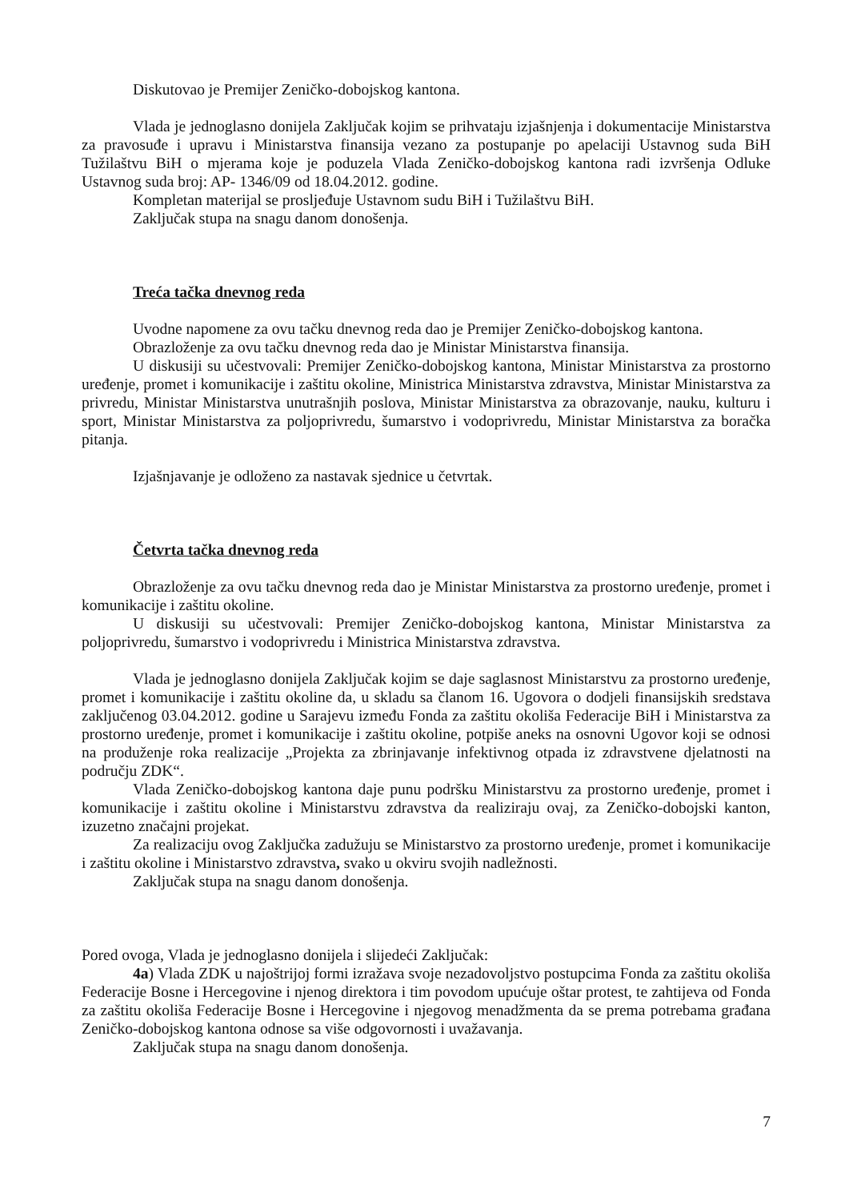Diskutovao je Premijer Zeničko-dobojskog kantona.
Vlada je jednoglasno donijela Zaključak kojim se prihvataju izjašnjenja i dokumentacije Ministarstva za pravosuđe i upravu i Ministarstva finansija vezano za postupanje po apelaciji Ustavnog suda BiH Tužilaštvu BiH o mjerama koje je poduzela Vlada Zeničko-dobojskog kantona radi izvršenja Odluke Ustavnog suda broj: AP- 1346/09 od 18.04.2012. godine.
Kompletan materijal se prosljeđuje Ustavnom sudu BiH i Tužilaštvu BiH.
Zaključak stupa na snagu danom donošenja.
Treća tačka dnevnog reda
Uvodne napomene za ovu tačku dnevnog reda dao je Premijer Zeničko-dobojskog kantona.
Obrazloženje za ovu tačku dnevnog reda dao je Ministar Ministarstva finansija.
U diskusiji su učestvovali: Premijer Zeničko-dobojskog kantona, Ministar Ministarstva za prostorno uređenje, promet i komunikacije i zaštitu okoline, Ministrica Ministarstva zdravstva, Ministar Ministarstva za privredu, Ministar Ministarstva unutrašnjih poslova, Ministar Ministarstva za obrazovanje, nauku, kulturu i sport, Ministar Ministarstva za poljoprivredu, šumarstvo i vodoprivredu, Ministar Ministarstva za boračka pitanja.
Izjašnjavanje je odloženo za nastavak sjednice u četvrtak.
Četvrta tačka dnevnog reda
Obrazloženje za ovu tačku dnevnog reda dao je Ministar Ministarstva za prostorno uređenje, promet i komunikacije i zaštitu okoline.
U diskusiji su učestvovali: Premijer Zeničko-dobojskog kantona, Ministar Ministarstva za poljoprivredu, šumarstvo i vodoprivredu i Ministrica Ministarstva zdravstva.
Vlada je jednoglasno donijela Zaključak kojim se daje saglasnost Ministarstvu za prostorno uređenje, promet i komunikacije i zaštitu okoline da, u skladu sa članom 16. Ugovora o dodjeli finansijskih sredstava zaključenog 03.04.2012. godine u Sarajevu između Fonda za zaštitu okoliša Federacije BiH i Ministarstva za prostorno uređenje, promet i komunikacije i zaštitu okoline, potpiše aneks na osnovni Ugovor koji se odnosi na produženje roka realizacije „Projekta za zbrinjavanje infektivnog otpada iz zdravstvene djelatnosti na području ZDK“.
Vlada Zeničko-dobojskog kantona daje punu podršku Ministarstvu za prostorno uređenje, promet i komunikacije i zaštitu okoline i Ministarstvu zdravstva da realiziraju ovaj, za Zeničko-dobojski kanton, izuzetno značajni projekat.
Za realizaciju ovog Zaključka zadužuju se Ministarstvo za prostorno uređenje, promet i komunikacije i zaštitu okoline i Ministarstvo zdravstva, svako u okviru svojih nadležnosti.
Zaključak stupa na snagu danom donošenja.
Pored ovoga, Vlada je jednoglasno donijela i slijedeći Zaključak:
4a) Vlada ZDK u najoštrijoj formi izražava svoje nezadovoljstvo postupcima Fonda za zaštitu okoliša Federacije Bosne i Hercegovine i njenog direktora i tim povodom upućuje oštar protest, te zahtijeva od Fonda za zaštitu okoliša Federacije Bosne i Hercegovine i njegovog menadžmenta da se prema potrebama građana Zeničko-dobojskog kantona odnose sa više odgovornosti i uvažavanja.
Zaključak stupa na snagu danom donošenja.
7